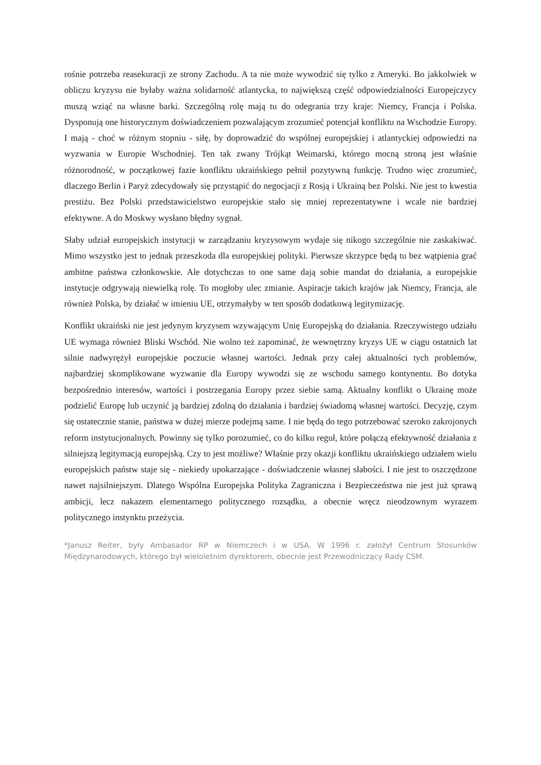rośnie potrzeba reasekuracji ze strony Zachodu. A ta nie może wywodzić się tylko z Ameryki. Bo jakkolwiek w obliczu kryzysu nie byłaby ważna solidarność atlantycka, to największą część odpowiedzialności Europejczycy muszą wziąć na własne barki. Szczególną rolę mają tu do odegrania trzy kraje: Niemcy, Francja i Polska. Dysponują one historycznym doświadczeniem pozwalającym zrozumieć potencjał konfliktu na Wschodzie Europy. I mają - choć w różnym stopniu - siłę, by doprowadzić do wspólnej europejskiej i atlantyckiej odpowiedzi na wyzwania w Europie Wschodniej. Ten tak zwany Trójkąt Weimarski, którego mocną stroną jest właśnie różnorodność, w początkowej fazie konfliktu ukraińskiego pełnił pozytywną funkcję. Trudno więc zrozumieć, dlaczego Berlin i Paryż zdecydowały się przystąpić do negocjacji z Rosją i Ukrainą bez Polski. Nie jest to kwestia prestiżu. Bez Polski przedstawicielstwo europejskie stało się mniej reprezentatywne i wcale nie bardziej efektywne. A do Moskwy wysłano błędny sygnał.
Słaby udział europejskich instytucji w zarządzaniu kryzysowym wydaje się nikogo szczególnie nie zaskakiwać. Mimo wszystko jest to jednak przeszkoda dla europejskiej polityki. Pierwsze skrzypce będą tu bez wątpienia grać ambitne państwa członkowskie. Ale dotychczas to one same dają sobie mandat do działania, a europejskie instytucje odgrywają niewielką rolę. To mogłoby ulec zmianie. Aspiracje takich krajów jak Niemcy, Francja, ale również Polska, by działać w imieniu UE, otrzymałyby w ten sposób dodatkową legitymizację.
Konflikt ukraiński nie jest jedynym kryzysem wzywającym Unię Europejską do działania. Rzeczywistego udziału UE wymaga również Bliski Wschód. Nie wolno też zapominać, że wewnętrzny kryzys UE w ciągu ostatnich lat silnie nadwyrężył europejskie poczucie własnej wartości. Jednak przy całej aktualności tych problemów, najbardziej skomplikowane wyzwanie dla Europy wywodzi się ze wschodu samego kontynentu. Bo dotyka bezpośrednio interesów, wartości i postrzegania Europy przez siebie samą. Aktualny konflikt o Ukrainę może podzielić Europę lub uczynić ją bardziej zdolną do działania i bardziej świadomą własnej wartości. Decyzję, czym się ostatecznie stanie, państwa w dużej mierze podejmą same. I nie będą do tego potrzebować szeroko zakrojonych reform instytucjonalnych. Powinny się tylko porozumieć, co do kilku reguł, które połączą efektywność działania z silniejszą legitymacją europejską. Czy to jest możliwe? Właśnie przy okazji konfliktu ukraińskiego udziałem wielu europejskich państw staje się - niekiedy upokarzające - doświadczenie własnej słabości. I nie jest to oszczędzone nawet najsilniejszym. Dlatego Wspólna Europejska Polityka Zagraniczna i Bezpieczeństwa nie jest już sprawą ambicji, lecz nakazem elementarnego politycznego rozsądku, a obecnie wręcz nieodzownym wyrazem politycznego instynktu przeżycia.
*Janusz Reiter, były Ambasador RP w Niemczech i w USA. W 1996 r. założył Centrum Stosunków Międzynarodowych, którego był wieloletnim dyrektorem, obecnie jest Przewodniczący Rady CSM.